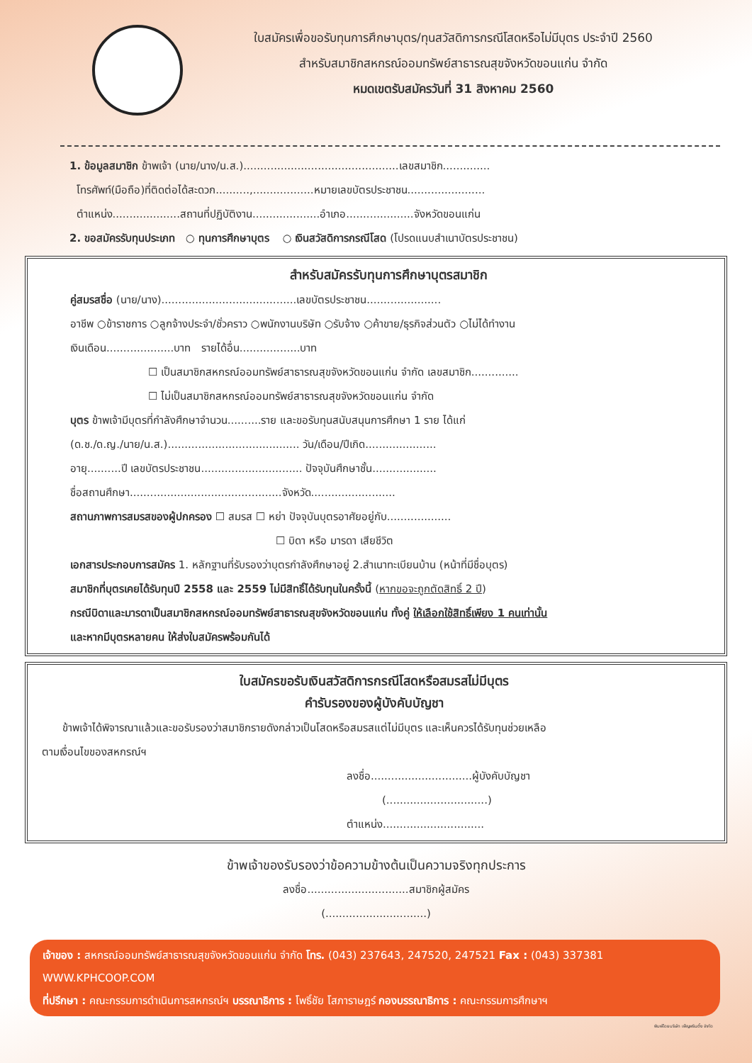ใบสมัครเพื่อขอรับทุนการศึกษาบุตร/ทุนสวัสดิการกรณีโสดหรือไม่มีบุตร ประจำปี 2560
สำหรับสมาชิกสหกรณ์ออมทรัพย์สาธารณสุขจังหวัดขอนแก่น จำกัด
หมดเขตรับสมัครวันที่ 31 สิงหาคม 2560
1. ข้อมูลสมาชิก ข้าพเจ้า (นาย/นาง/น.ส.)..............................................เลขสมาชิก..............
โทรศัพท์(มือถือ)ที่ติดต่อได้สะดวก..........,..................หมายเลขบัตรประชาชน.......................
ตำแหน่ง....................สถานที่ปฏิบัติงาน....................อำเภอ....................จังหวัดขอนแก่น
2. ขอสมัครรับทุนประเภท ○ ทุนการศึกษาบุตร ○ เงินสวัสดิการกรณีโสด (โปรดแนบสำเนาบัตรประชาชน)
สำหรับสมัครรับทุนการศึกษาบุตรสมาชิก
คู่สมรสชื่อ (นาย/นาง)........................................เลขบัตรประชาชน......................
อาชีพ ○ข้าราชการ ○ลูกจ้างประจำ/ชั่วคราว ○พนักงานบริษัท ○รับจ้าง ○ค้าขาย/ธุรกิจส่วนตัว ○ไม่ได้ทำงาน
เงินเดือน....................บาท รายได้อื่น..................บาท
☐ เป็นสมาชิกสหกรณ์ออมทรัพย์สาธารณสุขจังหวัดขอนแก่น จำกัด เลขสมาชิก..............
☐ ไม่เป็นสมาชิกสหกรณ์ออมทรัพย์สาธารณสุขจังหวัดขอนแก่น จำกัด
บุตร ข้าพเจ้ามีบุตรที่กำลังศึกษาจำนวน..........ราย และขอรับทุนสนับสนุนการศึกษา 1 ราย ได้แก่
(ด.ช./ด.ญ./นาย/น.ส.)....................................... วัน/เดือน/ปีเกิด.....................
อายุ..........ปี เลขบัตรประชาชน.............................. ปัจจุบันศึกษาชั้น...................
ชื่อสถานศึกษา.............................................จังหวัด.........................
สถานภาพการสมรสของผู้ปกครอง ☐ สมรส ☐ หย่า ปัจจุบันบุตรอาศัยอยู่กับ...................
☐ บิดา หรือ มารดา เสียชีวิต
เอกสารประกอบการสมัคร 1. หลักฐานที่รับรองว่าบุตรกำลังศึกษาอยู่ 2.สำเนาทะเบียนบ้าน (หน้าที่มีชื่อบุตร)
สมาชิกที่บุตรเคยได้รับทุนปี 2558 และ 2559 ไม่มีสิทธิ์ได้รับทุนในครั้งนี้ (หากขอจะถูกตัดสิทธิ์ 2 ปี)
กรณีบิดาและมารดาเป็นสมาชิกสหกรณ์ออมทรัพย์สาธารณสุขจังหวัดขอนแก่น ทั้งคู่ ให้เลือกใช้สิทธิ์เพียง 1 คนเท่านั้น
และหากมีบุตรหลายคน ให้ส่งใบสมัครพร้อมกันได้
ใบสมัครขอรับเงินสวัสดิการกรณีโสดหรือสมรสไม่มีบุตร
คำรับรองของผู้บังคับบัญชา
ข้าพเจ้าได้พิจารณาแล้วและขอรับรองว่าสมาชิกรายดังกล่าวเป็นโสดหรือสมรสแต่ไม่มีบุตร และเห็นควรได้รับทุนช่วยเหลือ
ตามเงื่อนไขของสหกรณ์ฯ
ลงชื่อ..............................ผู้บังคับบัญชา
(..............................)
ตำแหน่ง..............................
ข้าพเจ้าของรับรองว่าข้อความข้างต้นเป็นความจริงทุกประการ
ลงชื่อ..............................สมาชิกผู้สมัคร
(..............................)
เจ้าของ : สหกรณ์ออมทรัพย์สาธารณสุขจังหวัดขอนแก่น จำกัด โทร. (043) 237643, 247520, 247521 Fax : (043) 337381 WWW.KPHCOOP.COM
ที่ปรึกษา : คณะกรรมการดำเนินการสหกรณ์ฯ บรรณาธิการ : โพธิ์ชัย โสภาราษฎร์ กองบรรณาธิการ : คณะกรรมการศึกษาฯ
พิมพ์โดยบริษัท เพ็ญพรินติ้ง จำกัด